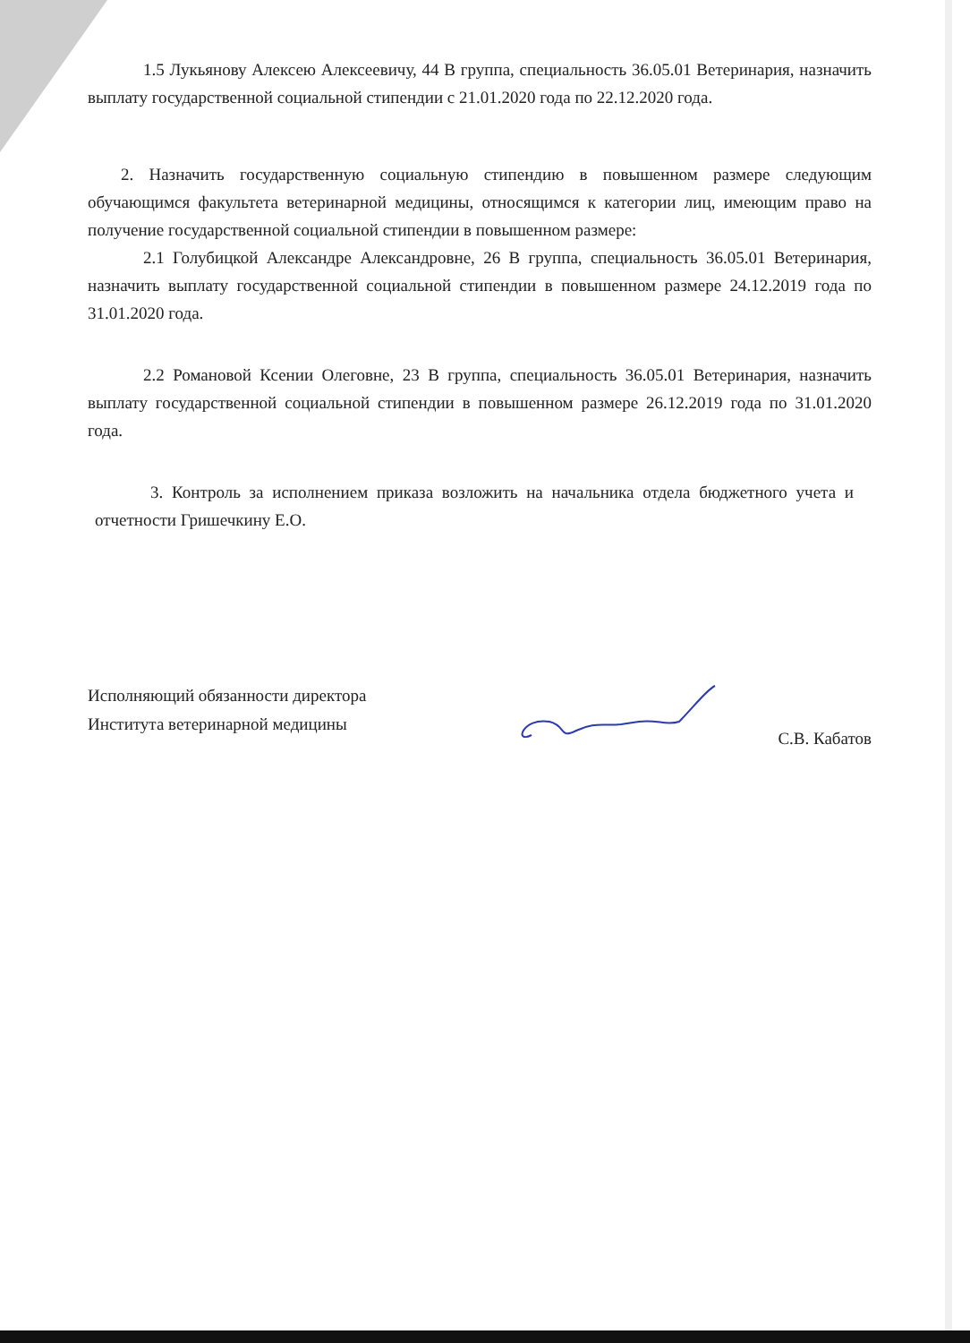1.5 Лукьянову Алексею Алексеевичу, 44 В группа, специальность 36.05.01 Ветеринария, назначить выплату государственной социальной стипендии с 21.01.2020 года по 22.12.2020 года.
2. Назначить государственную социальную стипендию в повышенном размере следующим обучающимся факультета ветеринарной медицины, относящимся к категории лиц, имеющим право на получение государственной социальной стипендии в повышенном размере:
2.1 Голубицкой Александре Александровне, 26 В группа, специальность 36.05.01 Ветеринария, назначить выплату государственной социальной стипендии в повышенном размере 24.12.2019 года по 31.01.2020 года.
2.2 Романовой Ксении Олеговне, 23 В группа, специальность 36.05.01 Ветеринария, назначить выплату государственной социальной стипендии в повышенном размере 26.12.2019 года по 31.01.2020 года.
3. Контроль за исполнением приказа возложить на начальника отдела бюджетного учета и отчетности Гришечкину Е.О.
Исполняющий обязанности директора
Института ветеринарной медицины
С.В. Кабатов